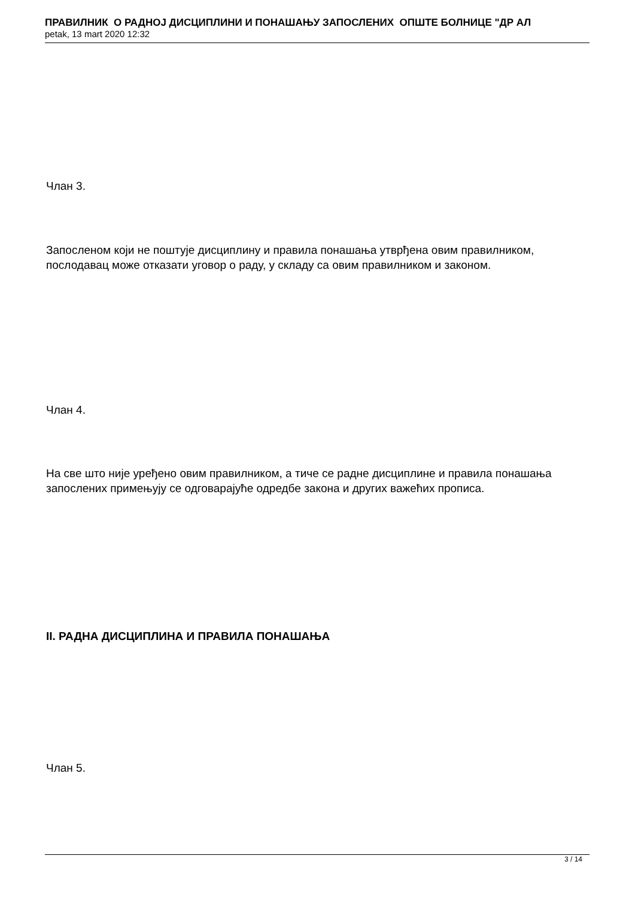ПРАВИЛНИК О РАДНОЈ ДИСЦИПЛИНИ И ПОНАШАЊУ ЗАПОСЛЕНИХ ОПШТЕ БОЛНИЦЕ "ДР АЛ
petak, 13 mart 2020 12:32
Члан 3.
Запосленом који не поштује дисциплину и правила понашања утврђена овим правилником, послодавац може отказати уговор о раду, у складу са овим правилником и законом.
Члан 4.
На све што није уређено овим правилником, а тиче се радне дисциплине и правила понашања запослених примењују се одговарајуће одредбе закона и других важећих прописа.
II. РАДНА ДИСЦИПЛИНА И ПРАВИЛА ПОНАШАЊА
Члан 5.
3 / 14